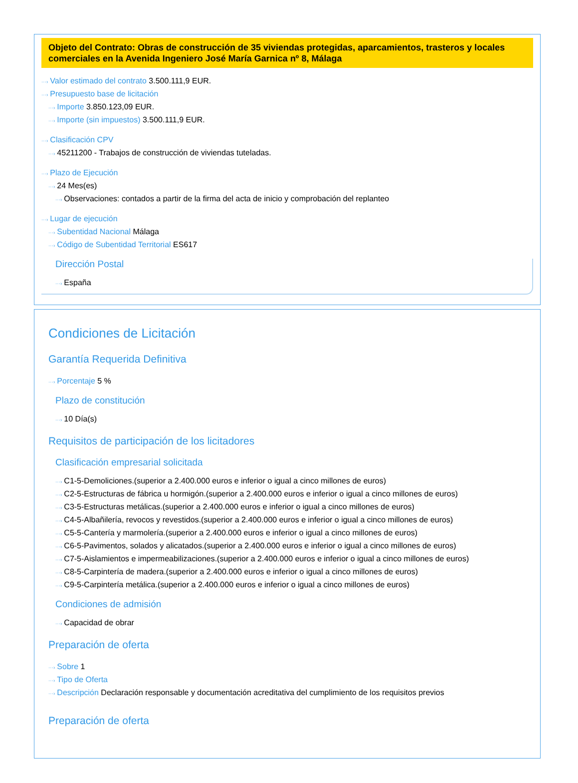Objeto del Contrato: Obras de construcción de 35 viviendas protegidas, aparcamientos, trasteros y locales comerciales en la Avenida Ingeniero José María Garnica nº 8, Málaga
···› Valor estimado del contrato 3.500.111,9 EUR.
···› Presupuesto base de licitación
···› Importe 3.850.123,09 EUR.
···› Importe (sin impuestos) 3.500.111,9 EUR.
···› Clasificación CPV
···› 45211200 - Trabajos de construcción de viviendas tuteladas.
···› Plazo de Ejecución
···› 24 Mes(es)
···› Observaciones: contados a partir de la firma del acta de inicio y comprobación del replanteo
···› Lugar de ejecución
···› Subentidad Nacional Málaga
···› Código de Subentidad Territorial ES617
Dirección Postal
···› España
Condiciones de Licitación
Garantía Requerida Definitiva
···› Porcentaje 5 %
Plazo de constitución
···› 10 Día(s)
Requisitos de participación de los licitadores
Clasificación empresarial solicitada
···› C1-5-Demoliciones.(superior a 2.400.000 euros e inferior o igual a cinco millones de euros)
···› C2-5-Estructuras de fábrica u hormigón.(superior a 2.400.000 euros e inferior o igual a cinco millones de euros)
···› C3-5-Estructuras metálicas.(superior a 2.400.000 euros e inferior o igual a cinco millones de euros)
···› C4-5-Albañilería, revocos y revestidos.(superior a 2.400.000 euros e inferior o igual a cinco millones de euros)
···› C5-5-Cantería y marmolería.(superior a 2.400.000 euros e inferior o igual a cinco millones de euros)
···› C6-5-Pavimentos, solados y alicatados.(superior a 2.400.000 euros e inferior o igual a cinco millones de euros)
···› C7-5-Aislamientos e impermeabilizaciones.(superior a 2.400.000 euros e inferior o igual a cinco millones de euros)
···› C8-5-Carpintería de madera.(superior a 2.400.000 euros e inferior o igual a cinco millones de euros)
···› C9-5-Carpintería metálica.(superior a 2.400.000 euros e inferior o igual a cinco millones de euros)
Condiciones de admisión
···› Capacidad de obrar
Preparación de oferta
···› Sobre 1
···› Tipo de Oferta
···› Descripción Declaración responsable y documentación acreditativa del cumplimiento de los requisitos previos
Preparación de oferta